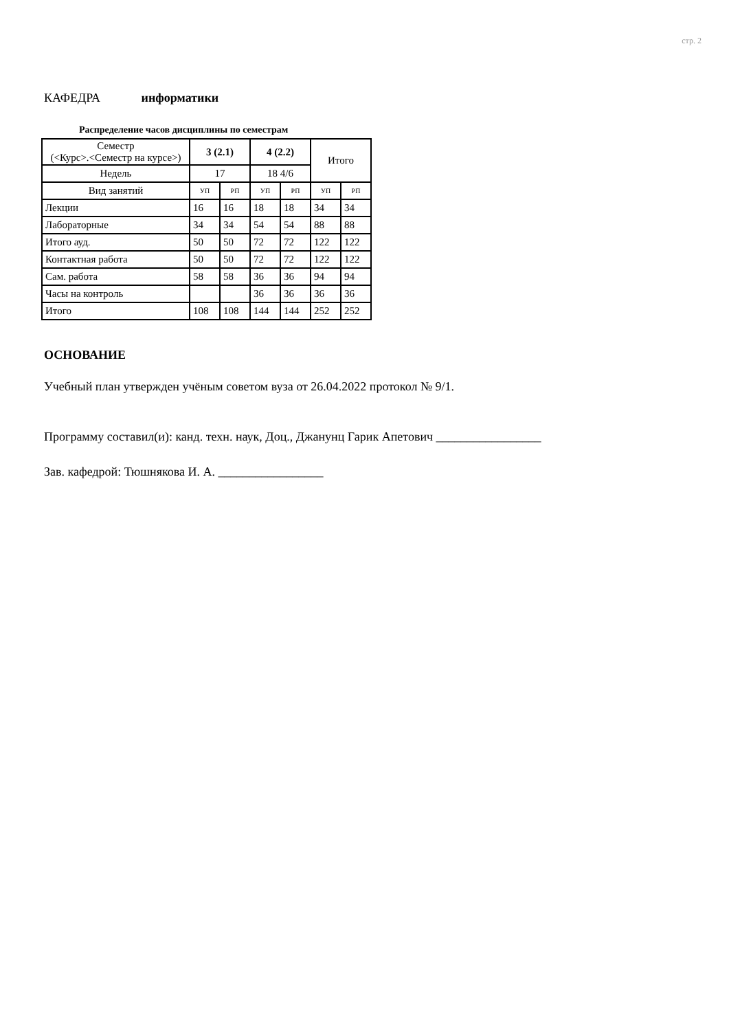стр. 2
КАФЕДРА информатики
Распределение часов дисциплины по семестрам
| Семестр (<Курс>.<Семестр на курсе>) | 3 (2.1) | | 4 (2.2) | | Итого | |
| Недель | 17 | | 18 4/6 | | | |
| Вид занятий | УП | РП | УП | РП | УП | РП |
| Лекции | 16 | 16 | 18 | 18 | 34 | 34 |
| Лабораторные | 34 | 34 | 54 | 54 | 88 | 88 |
| Итого ауд. | 50 | 50 | 72 | 72 | 122 | 122 |
| Контактная работа | 50 | 50 | 72 | 72 | 122 | 122 |
| Сам. работа | 58 | 58 | 36 | 36 | 94 | 94 |
| Часы на контроль | | | 36 | 36 | 36 | 36 |
| Итого | 108 | 108 | 144 | 144 | 252 | 252 |
ОСНОВАНИЕ
Учебный план утвержден учёным советом вуза от 26.04.2022 протокол № 9/1.
Программу составил(и): канд. техн. наук, Доц., Джанунц Гарик Апетович _________________
Зав. кафедрой: Тюшнякова И. А. _________________